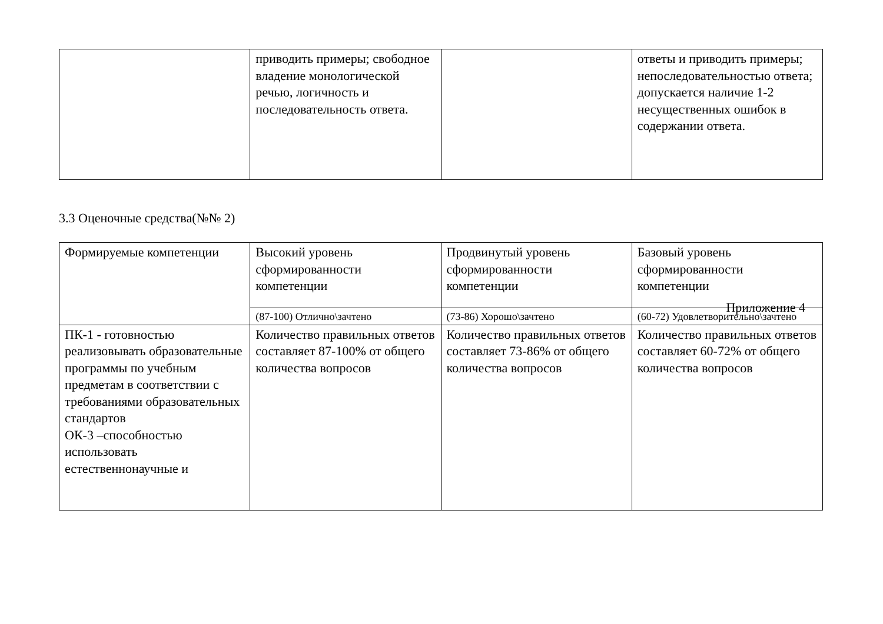| | приводить примеры; свободное владение монологической речью, логичность и последовательность ответа. | | ответы и приводить примеры; непоследовательностью ответа; допускается наличие 1-2 несущественных ошибок в содержании ответа. |
3.3 Оценочные средства(№№ 2)
| Формируемые компетенции | Высокий уровень сформированности компетенции | Продвинутый уровень сформированности компетенции | Базовый уровень сформированности компетенции Приложение 4 |
| | (87-100) Отлично\зачтено | (73-86) Хорошо\зачтено | (60-72) Удовлетворительно\зачтено |
| ПК-1 - готовностью реализовывать образовательные программы по учебным предметам в соответствии с требованиями образовательных стандартов ОК-3 –способностью использовать естественнонаучные и | Количество правильных ответов составляет 87-100% от общего количества вопросов | Количество правильных ответов составляет 73-86% от общего количества вопросов | Количество правильных ответов составляет 60-72% от общего количества вопросов |